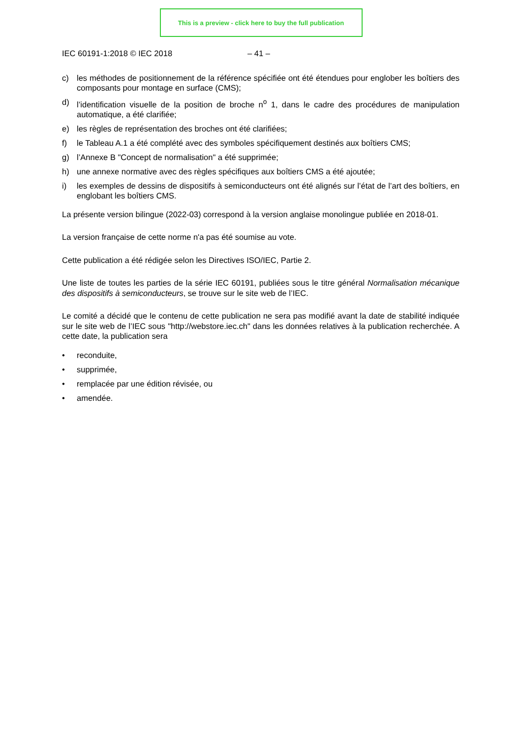This is a preview - click here to buy the full publication
IEC 60191-1:2018 © IEC 2018 – 41 –
c) les méthodes de positionnement de la référence spécifiée ont été étendues pour englober les boîtiers des composants pour montage en surface (CMS);
d) l’identification visuelle de la position de broche n<sup>o</sup> 1, dans le cadre des procédures de manipulation automatique, a été clarifiée;
e) les règles de représentation des broches ont été clarifiées;
f) le Tableau A.1 a été complété avec des symboles spécifiquement destinés aux boîtiers CMS;
g) l’Annexe B "Concept de normalisation" a été supprimée;
h) une annexe normative avec des règles spécifiques aux boîtiers CMS a été ajoutée;
i) les exemples de dessins de dispositifs à semiconducteurs ont été alignés sur l’état de l’art des boîtiers, en englobant les boîtiers CMS.
La présente version bilingue (2022-03) correspond à la version anglaise monolingue publiée en 2018-01.
La version française de cette norme n'a pas été soumise au vote.
Cette publication a été rédigée selon les Directives ISO/IEC, Partie 2.
Une liste de toutes les parties de la série IEC 60191, publiées sous le titre général Normalisation mécanique des dispositifs à semiconducteurs, se trouve sur le site web de l’IEC.
Le comité a décidé que le contenu de cette publication ne sera pas modifié avant la date de stabilité indiquée sur le site web de l’IEC sous "http://webstore.iec.ch" dans les données relatives à la publication recherchée. A cette date, la publication sera
• reconduite,
• supprimée,
• remplacée par une édition révisée, ou
• amendée.